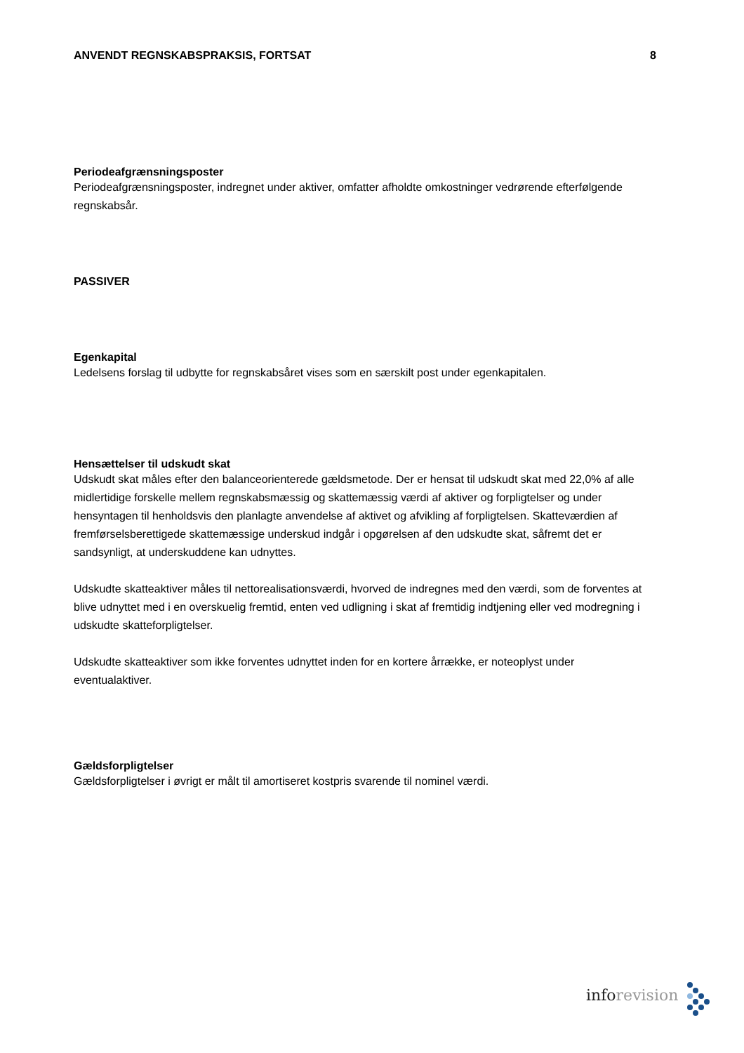ANVENDT REGNSKABSPRAKSIS, FORTSAT 8
Periodeafgrænsningsposter
Periodeafgrænsningsposter, indregnet under aktiver, omfatter afholdte omkostninger vedrørende efterfølgende regnskabsår.
PASSIVER
Egenkapital
Ledelsens forslag til udbytte for regnskabsåret vises som en særskilt post under egenkapitalen.
Hensættelser til udskudt skat
Udskudt skat måles efter den balanceorienterede gældsmetode. Der er hensat til udskudt skat med 22,0% af alle midlertidige forskelle mellem regnskabsmæssig og skattemæssig værdi af aktiver og forpligtelser og under hensyntagen til henholdsvis den planlagte anvendelse af aktivet og afvikling af forpligtelsen. Skatteværdien af fremførselsberettigede skattemæssige underskud indgår i opgørelsen af den udskudte skat, såfremt det er sandsynligt, at underskuddene kan udnyttes.
Udskudte skatteaktiver måles til nettorealisationsværdi, hvorved de indregnes med den værdi, som de forventes at blive udnyttet med i en overskuelig fremtid, enten ved udligning i skat af fremtidig indtjening eller ved modregning i udskudte skatteforpligtelser.
Udskudte skatteaktiver som ikke forventes udnyttet inden for en kortere årrække, er noteoplyst under eventualaktiver.
Gældsforpligtelser
Gældsforpligtelser i øvrigt er målt til amortiseret kostpris svarende til nominel værdi.
info revision